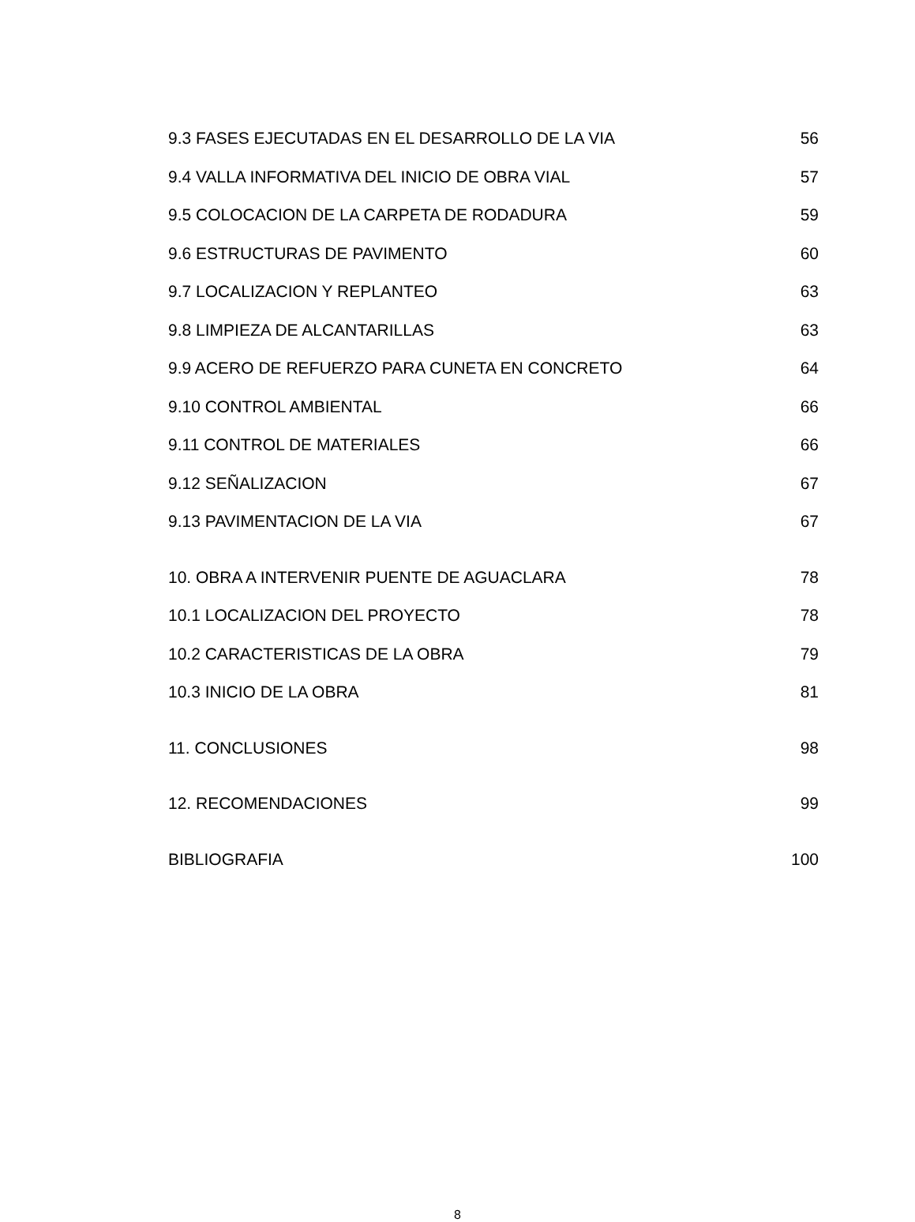9.3 FASES EJECUTADAS EN EL DESARROLLO DE LA VIA 56
9.4 VALLA INFORMATIVA DEL INICIO DE OBRA VIAL 57
9.5 COLOCACION DE LA CARPETA DE RODADURA 59
9.6 ESTRUCTURAS DE PAVIMENTO 60
9.7 LOCALIZACION Y REPLANTEO 63
9.8 LIMPIEZA DE ALCANTARILLAS 63
9.9 ACERO DE REFUERZO PARA CUNETA EN CONCRETO 64
9.10 CONTROL AMBIENTAL 66
9.11 CONTROL DE MATERIALES 66
9.12 SEÑALIZACION 67
9.13 PAVIMENTACION DE LA VIA 67
10. OBRA A INTERVENIR PUENTE DE AGUACLARA 78
10.1 LOCALIZACION DEL PROYECTO 78
10.2 CARACTERISTICAS DE LA OBRA 79
10.3 INICIO DE LA OBRA 81
11. CONCLUSIONES 98
12. RECOMENDACIONES 99
BIBLIOGRAFIA 100
8